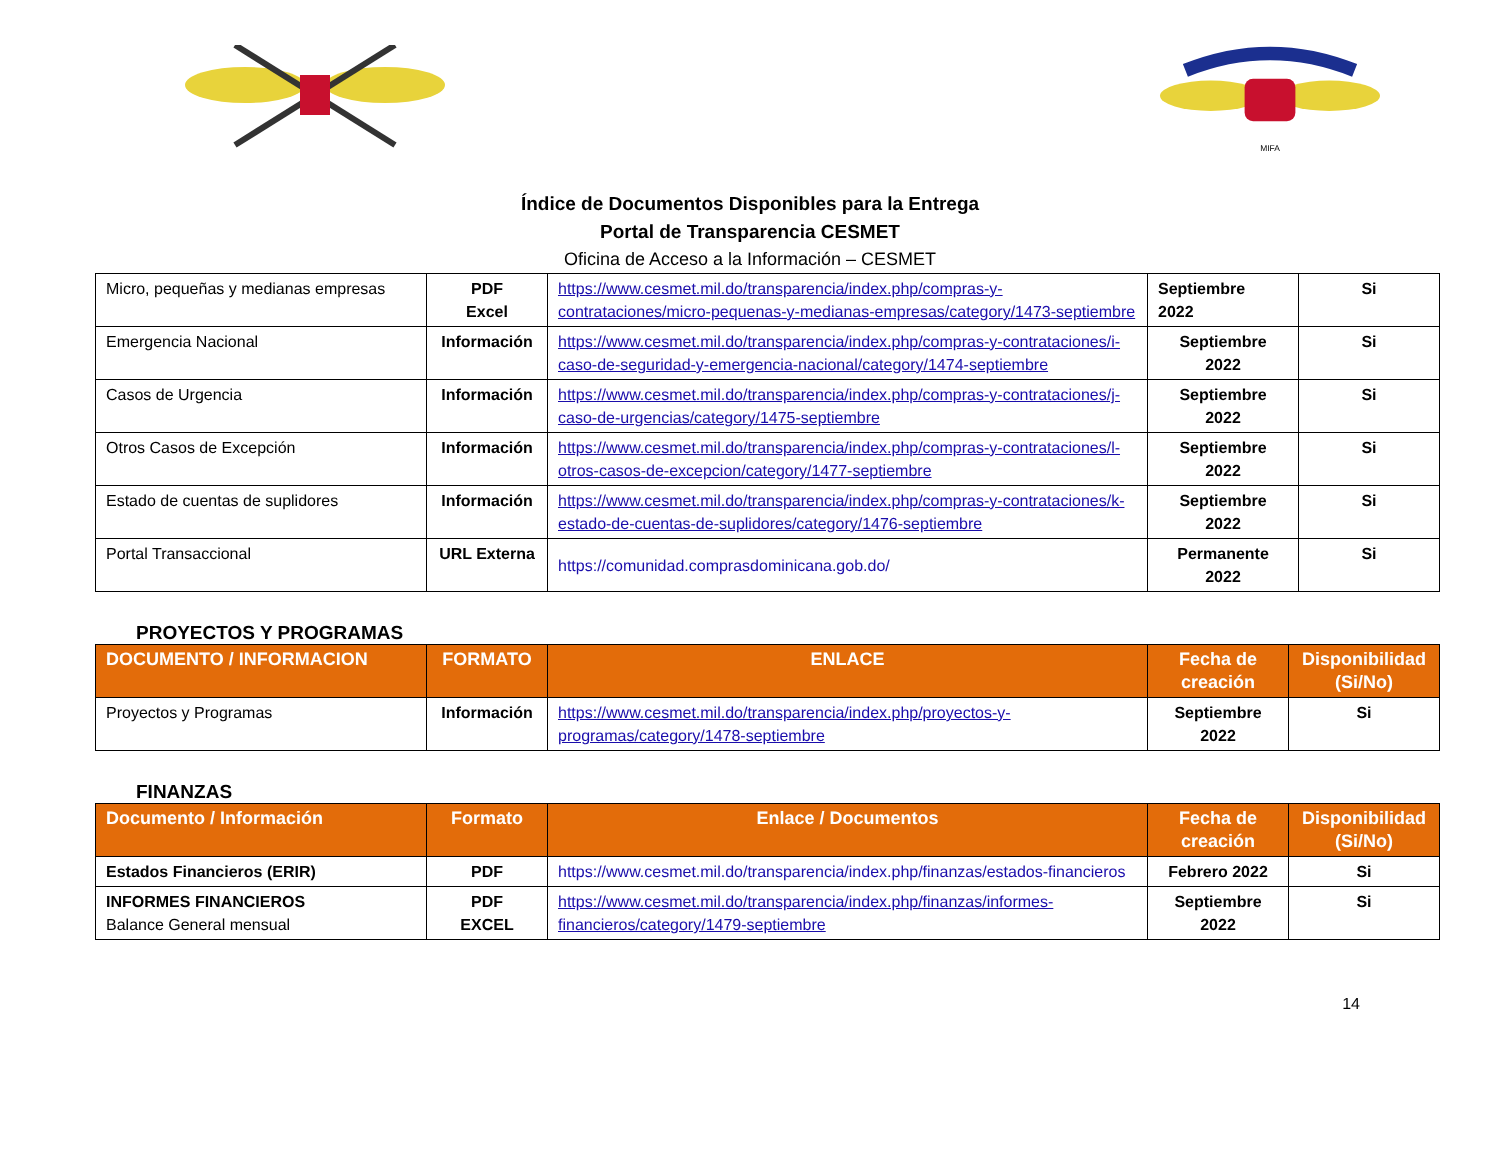MIFA
Índice de Documentos Disponibles para la Entrega
Portal de Transparencia CESMET
Oficina de Acceso a la Información – CESMET
| Micro, pequeñas y medianas empresas | PDF Excel | https://www.cesmet.mil.do/transparencia/index.php/compras-y-contrataciones/micro-pequenas-y-medianas-empresas/category/1473-septiembre | Septiembre 2022 | Si |
| Emergencia Nacional | Información | https://www.cesmet.mil.do/transparencia/index.php/compras-y-contrataciones/i-caso-de-seguridad-y-emergencia-nacional/category/1474-septiembre | Septiembre 2022 | Si |
| Casos de Urgencia | Información | https://www.cesmet.mil.do/transparencia/index.php/compras-y-contrataciones/j-caso-de-urgencias/category/1475-septiembre | Septiembre 2022 | Si |
| Otros Casos de Excepción | Información | https://www.cesmet.mil.do/transparencia/index.php/compras-y-contrataciones/l-otros-casos-de-excepcion/category/1477-septiembre | Septiembre 2022 | Si |
| Estado de cuentas de suplidores | Información | https://www.cesmet.mil.do/transparencia/index.php/compras-y-contrataciones/k-estado-de-cuentas-de-suplidores/category/1476-septiembre | Septiembre 2022 | Si |
| Portal Transaccional | URL Externa | https://comunidad.comprasdominicana.gob.do/ | Permanente 2022 | Si |
PROYECTOS Y PROGRAMAS
| DOCUMENTO / INFORMACION | FORMATO | ENLACE | Fecha de creación | Disponibilidad (Si/No) |
| --- | --- | --- | --- | --- |
| Proyectos y Programas | Información | https://www.cesmet.mil.do/transparencia/index.php/proyectos-y-programas/category/1478-septiembre | Septiembre 2022 | Si |
FINANZAS
| Documento / Información | Formato | Enlace / Documentos | Fecha de creación | Disponibilidad (Si/No) |
| --- | --- | --- | --- | --- |
| Estados Financieros (ERIR) | PDF | https://www.cesmet.mil.do/transparencia/index.php/finanzas/estados-financieros | Febrero 2022 | Si |
| INFORMES FINANCIEROS Balance General mensual | PDF EXCEL | https://www.cesmet.mil.do/transparencia/index.php/finanzas/informes-financieros/category/1479-septiembre | Septiembre 2022 | Si |
14